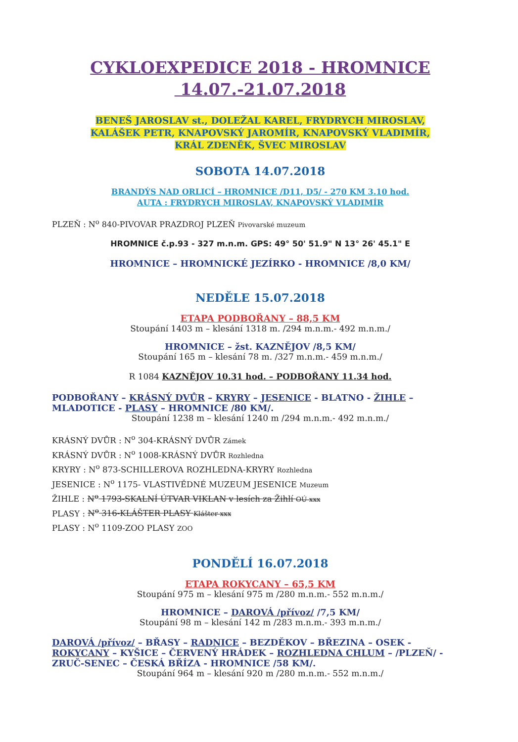CYKLOEXPEDICE 2018 - HROMNICE
14.07.-21.07.2018
BENEŠ JAROSLAV st., DOLEŽAL KAREL, FRYDRYCH MIROSLAV,
KALÁŠEK PETR, KNAPOVSKÝ JAROMÍR, KNAPOVSKÝ VLADIMÍR,
KRÁL ZDENĚK, ŠVEC MIROSLAV
SOBOTA 14.07.2018
BRANDÝS NAD ORLICÍ – HROMNICE /D11, D5/ - 270 KM 3.10 hod.
AUTA : FRYDRYCH MIROSLAV, KNAPOVSKÝ VLADIMÍR
PLZEŇ : N<sup>o</sup> 840-PIVOVAR PRAZDROJ PLZEŇ Pivovarské muzeum
HROMNICE č.p.93 - 327 m.n.m. GPS: 49° 50' 51.9" N 13° 26' 45.1" E
HROMNICE – HROMNICKÉ JEZÍRKO - HROMNICE /8,0 KM/
NEDĚLE 15.07.2018
ETAPA PODBOŘANY – 88,5 KM
Stoupání 1403 m – klesání 1318 m. /294 m.n.m.- 492 m.n.m./
HROMNICE – žst. KAZNĚJOV /8,5 KM/
Stoupání 165 m – klesání 78 m. /327 m.n.m.- 459 m.n.m./
R 1084 KAZNĚJOV 10.31 hod. – PODBOŘANY 11.34 hod.
PODBOŘANY – KRÁSNÝ DVŮR – KRYRY – JESENICE - BLATNO - ŽIHLE – MLADOTICE - PLASY – HROMNICE /80 KM/.
Stoupání 1238 m – klesání 1240 m /294 m.n.m.- 492 m.n.m./
KRÁSNÝ DVŮR : N<sup>o</sup> 304-KRÁSNÝ DVŮR Zámek
KRÁSNÝ DVŮR : N<sup>o</sup> 1008-KRÁSNÝ DVŮR Rozhledna
KRYRY : N<sup>o</sup> 873-SCHILLEROVA ROZHLEDNA-KRYRY Rozhledna
JESENICE : N<sup>o</sup> 1175- VLASTIVĚDNÉ MUZEUM JESENICE Muzeum
ŽIHLE : N<sup>o</sup> 1793-SKALNÍ ÚTVAR VIKLAN v lesích za Žihlí OÚ xxx
PLASY : N<sup>o</sup> 316-KLÁŠTER PLASY Klášter xxx
PLASY : N<sup>o</sup> 1109-ZOO PLASY ZOO
PONDĚLÍ 16.07.2018
ETAPA ROKYCANY – 65,5 KM
Stoupání 975 m – klesání 975 m /280 m.n.m.- 552 m.n.m./
HROMNICE – DAROVÁ /přívoz/ /7,5 KM/
Stoupání 98 m – klesání 142 m /283 m.n.m.- 393 m.n.m./
DAROVÁ /přívoz/ – BŘASY – RADNICE – BEZDĚKOV – BŘEZINA – OSEK - ROKYCANY – KYŠICE – ČERVENÝ HRÁDEK – ROZHLEDNA CHLUM – /PLZEŇ/ - ZRUČ-SENEC – ČESKÁ BŘÍZA - HROMNICE /58 KM/.
Stoupání 964 m – klesání 920 m /280 m.n.m.- 552 m.n.m./